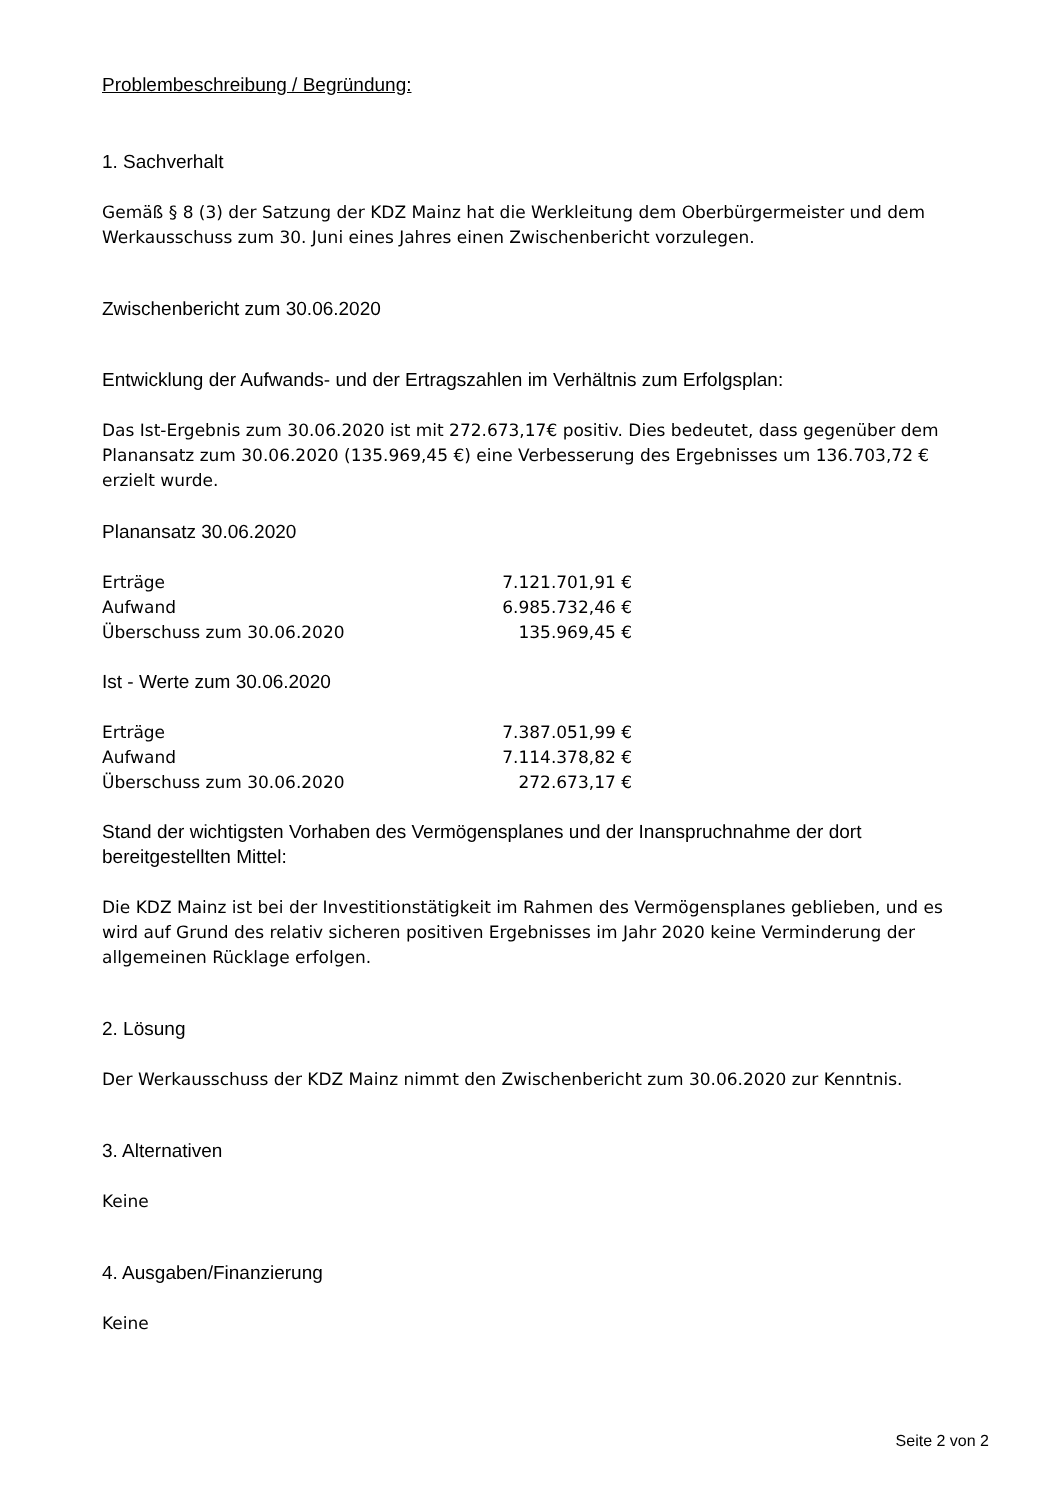Problembeschreibung / Begründung:
1. Sachverhalt
Gemäß § 8 (3) der Satzung der KDZ Mainz hat die Werkleitung dem Oberbürgermeister und dem Werkausschuss zum 30. Juni eines Jahres einen Zwischenbericht vorzulegen.
Zwischenbericht zum 30.06.2020
Entwicklung der Aufwands- und der Ertragszahlen im Verhältnis zum Erfolgsplan:
Das Ist-Ergebnis zum 30.06.2020 ist mit 272.673,17€ positiv. Dies bedeutet, dass gegenüber dem Planansatz zum 30.06.2020 (135.969,45 €) eine Verbesserung des Ergebnisses um 136.703,72 € erzielt wurde.
Planansatz 30.06.2020
| Erträge | 7.121.701,91 € |
| Aufwand | 6.985.732,46 € |
| Überschuss zum 30.06.2020 | 135.969,45 € |
Ist - Werte zum 30.06.2020
| Erträge | 7.387.051,99 € |
| Aufwand | 7.114.378,82 € |
| Überschuss zum 30.06.2020 | 272.673,17 € |
Stand der wichtigsten Vorhaben des Vermögensplanes und der Inanspruchnahme der dort bereitgestellten Mittel:
Die KDZ Mainz ist bei der Investitionstätigkeit im Rahmen des Vermögensplanes geblieben, und es wird auf Grund des relativ sicheren positiven Ergebnisses im Jahr 2020 keine Verminderung der allgemeinen Rücklage erfolgen.
2. Lösung
Der Werkausschuss der KDZ Mainz nimmt den Zwischenbericht zum 30.06.2020 zur Kenntnis.
3. Alternativen
Keine
4. Ausgaben/Finanzierung
Keine
Seite 2 von 2